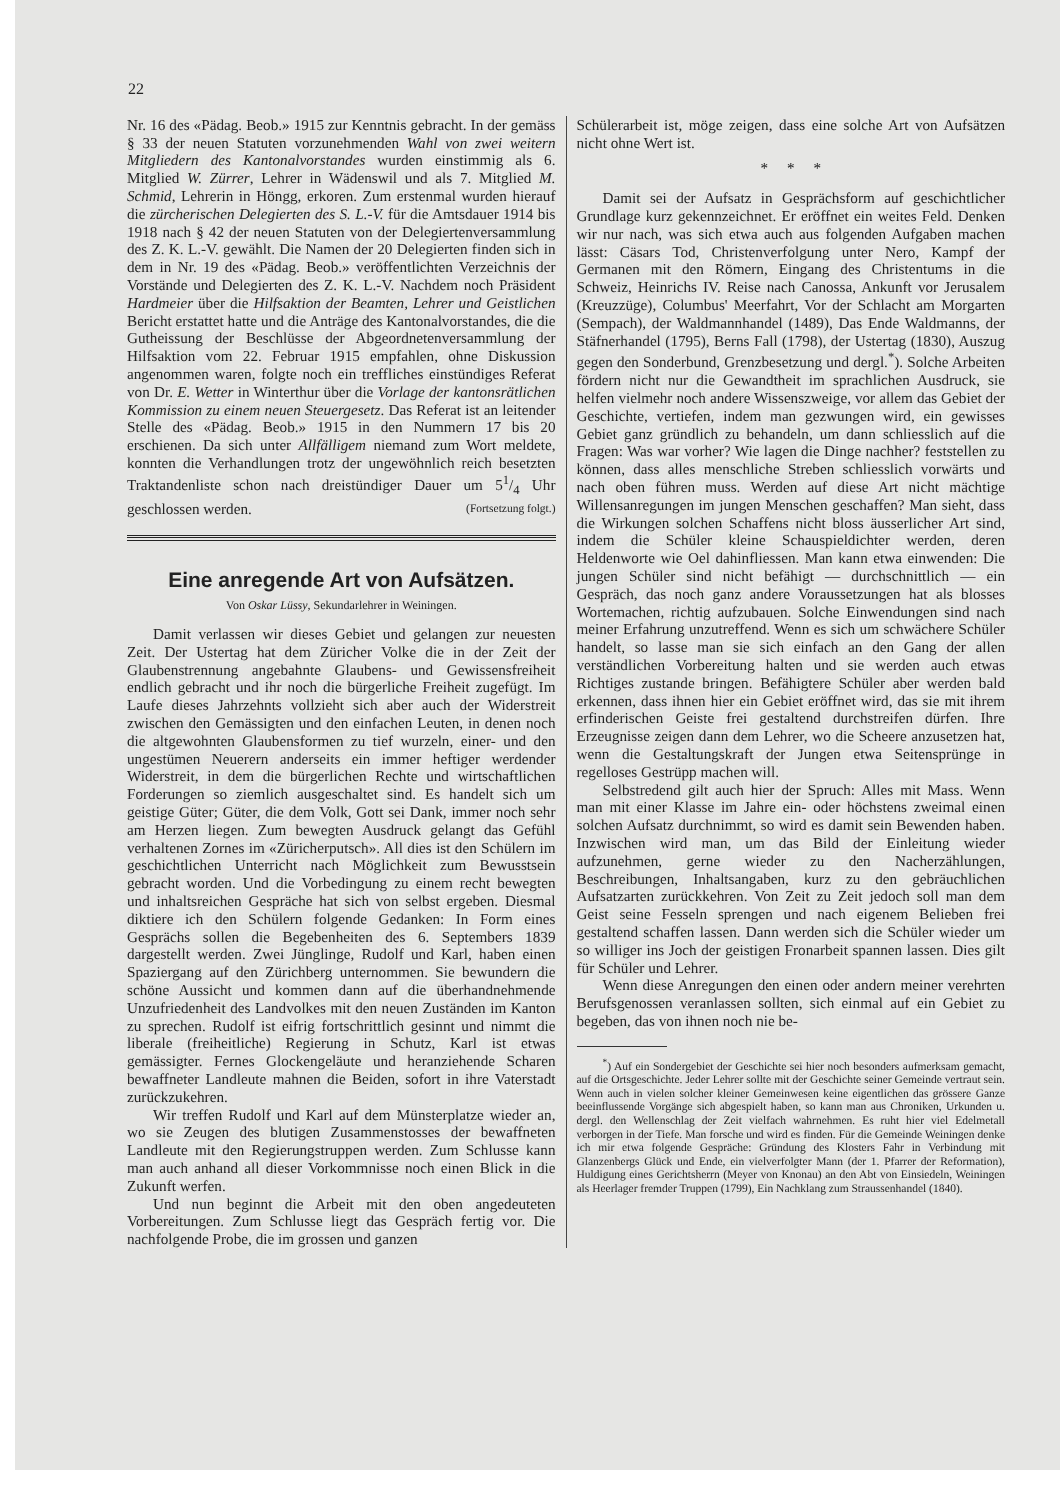22
Nr. 16 des «Pädag. Beob.» 1915 zur Kenntnis gebracht. In der gemäss § 33 der neuen Statuten vorzunehmenden Wahl von zwei weitern Mitgliedern des Kantonalvorstandes wurden einstimmig als 6. Mitglied W. Zürrer, Lehrer in Wädenswil und als 7. Mitglied M. Schmid, Lehrerin in Höngg, erkoren. Zum erstenmal wurden hierauf die zürcherischen Delegierten des S. L.-V. für die Amtsdauer 1914 bis 1918 nach § 42 der neuen Statuten von der Delegiertenversammlung des Z. K. L.-V. gewählt. Die Namen der 20 Delegierten finden sich in dem in Nr. 19 des «Pädag. Beob.» veröffentlichten Verzeichnis der Vorstände und Delegierten des Z. K. L.-V. Nachdem noch Präsident Hardmeier über die Hilfsaktion der Beamten, Lehrer und Geistlichen Bericht erstattet hatte und die Anträge des Kantonalvorstandes, die die Gutheissung der Beschlüsse der Abgeordnetenversammlung der Hilfsaktion vom 22. Februar 1915 empfahlen, ohne Diskussion angenommen waren, folgte noch ein treffliches einstündiges Referat von Dr. E. Wetter in Winterthur über die Vorlage der kantonsrätlichen Kommission zu einem neuen Steuergesetz. Das Referat ist an leitender Stelle des «Pädag. Beob.» 1915 in den Nummern 17 bis 20 erschienen. Da sich unter Allfälligem niemand zum Wort meldete, konnten die Verhandlungen trotz der ungewöhnlich reich besetzten Traktandenliste schon nach dreistündiger Dauer um 51/4 Uhr geschlossen werden. (Fortsetzung folgt.)
Eine anregende Art von Aufsätzen.
Von Oskar Lüssy, Sekundarlehrer in Weiningen.
Damit verlassen wir dieses Gebiet und gelangen zur neuesten Zeit. Der Ustertag hat dem Züricher Volke die in der Zeit der Glaubenstrennung angebahnte Glaubens- und Gewissensfreiheit endlich gebracht und ihr noch die bürgerliche Freiheit zugefügt. Im Laufe dieses Jahrzehnts vollzieht sich aber auch der Widerstreit zwischen den Gemässigten und den einfachen Leuten, in denen noch die altgewohnten Glaubensformen zu tief wurzeln, einer- und den ungestümen Neuerern anderseits ein immer heftiger werdender Widerstreit, in dem die bürgerlichen Rechte und wirtschaftlichen Forderungen so ziemlich ausgeschaltet sind. Es handelt sich um geistige Güter; Güter, die dem Volk, Gott sei Dank, immer noch sehr am Herzen liegen. Zum bewegten Ausdruck gelangt das Gefühl verhaltenen Zornes im «Züricherputsch». All dies ist den Schülern im geschichtlichen Unterricht nach Möglichkeit zum Bewusstsein gebracht worden. Und die Vorbedingung zu einem recht bewegten und inhaltsreichen Gespräche hat sich von selbst ergeben. Diesmal diktiere ich den Schülern folgende Gedanken: In Form eines Gesprächs sollen die Begebenheiten des 6. Septembers 1839 dargestellt werden. Zwei Jünglinge, Rudolf und Karl, haben einen Spaziergang auf den Zürichberg unternommen. Sie bewundern die schöne Aussicht und kommen dann auf die überhandnehmende Unzufriedenheit des Landvolkes mit den neuen Zuständen im Kanton zu sprechen. Rudolf ist eifrig fortschrittlich gesinnt und nimmt die liberale (freiheitliche) Regierung in Schutz, Karl ist etwas gemässigter. Fernes Glockengeläute und heranziehende Scharen bewaffneter Landleute mahnen die Beiden, sofort in ihre Vaterstadt zurückzukehren.
Wir treffen Rudolf und Karl auf dem Münsterplatze wieder an, wo sie Zeugen des blutigen Zusammenstosses der bewaffneten Landleute mit den Regierungstruppen werden. Zum Schlusse kann man auch anhand all dieser Vorkommnisse noch einen Blick in die Zukunft werfen.
Und nun beginnt die Arbeit mit den oben angedeuteten Vorbereitungen. Zum Schlusse liegt das Gespräch fertig vor. Die nachfolgende Probe, die im grossen und ganzen
Schülerarbeit ist, möge zeigen, dass eine solche Art von Aufsätzen nicht ohne Wert ist.
* * *
Damit sei der Aufsatz in Gesprächsform auf geschichtlicher Grundlage kurz gekennzeichnet. Er eröffnet ein weites Feld. Denken wir nur nach, was sich etwa auch aus folgenden Aufgaben machen lässt: Cäsars Tod, Christenverfolgung unter Nero, Kampf der Germanen mit den Römern, Eingang des Christentums in die Schweiz, Heinrichs IV. Reise nach Canossa, Ankunft vor Jerusalem (Kreuzzüge), Columbus' Meerfahrt, Vor der Schlacht am Morgarten (Sempach), der Waldmannhandel (1489), Das Ende Waldmanns, der Stäfnerhandel (1795), Berns Fall (1798), der Ustertag (1830), Auszug gegen den Sonderbund, Grenzbesetzung und dergl.<sup>*</sup>). Solche Arbeiten fördern nicht nur die Gewandtheit im sprachlichen Ausdruck, sie helfen vielmehr noch andere Wissenszweige, vor allem das Gebiet der Geschichte, vertiefen, indem man gezwungen wird, ein gewisses Gebiet ganz gründlich zu behandeln, um dann schliesslich auf die Fragen: Was war vorher? Wie lagen die Dinge nachher? feststellen zu können, dass alles menschliche Streben schliesslich vorwärts und nach oben führen muss. Werden auf diese Art nicht mächtige Willensanregungen im jungen Menschen geschaffen? Man sieht, dass die Wirkungen solchen Schaffens nicht bloss äusserlicher Art sind, indem die Schüler kleine Schauspieldichter werden, deren Heldenworte wie Oel dahinfliessen. Man kann etwa einwenden: Die jungen Schüler sind nicht befähigt — durchschnittlich — ein Gespräch, das noch ganz andere Voraussetzungen hat als blosses Wortemachen, richtig aufzubauen. Solche Einwendungen sind nach meiner Erfahrung unzutreffend. Wenn es sich um schwächere Schüler handelt, so lasse man sie sich einfach an den Gang der allen verständlichen Vorbereitung halten und sie werden auch etwas Richtiges zustande bringen. Befähigtere Schüler aber werden bald erkennen, dass ihnen hier ein Gebiet eröffnet wird, das sie mit ihrem erfinderischen Geiste frei gestaltend durchstreifen dürfen. Ihre Erzeugnisse zeigen dann dem Lehrer, wo die Scheere anzusetzen hat, wenn die Gestaltungskraft der Jungen etwa Seitensprünge in regelloses Gestrüpp machen will.
Selbstredend gilt auch hier der Spruch: Alles mit Mass. Wenn man mit einer Klasse im Jahre ein- oder höchstens zweimal einen solchen Aufsatz durchnimmt, so wird es damit sein Bewenden haben. Inzwischen wird man, um das Bild der Einleitung wieder aufzunehmen, gerne wieder zu den Nacherzählungen, Beschreibungen, Inhaltsangaben, kurz zu den gebräuchlichen Aufsatzarten zurückkehren. Von Zeit zu Zeit jedoch soll man dem Geist seine Fesseln sprengen und nach eigenem Belieben frei gestaltend schaffen lassen. Dann werden sich die Schüler wieder um so williger ins Joch der geistigen Fronarbeit spannen lassen. Dies gilt für Schüler und Lehrer.
Wenn diese Anregungen den einen oder andern meiner verehrten Berufsgenossen veranlassen sollten, sich einmal auf ein Gebiet zu begeben, das von ihnen noch nie be-
<sup>*</sup>) Auf ein Sondergebiet der Geschichte sei hier noch besonders aufmerksam gemacht, auf die Ortsgeschichte. Jeder Lehrer sollte mit der Geschichte seiner Gemeinde vertraut sein. Wenn auch in vielen solcher kleiner Gemeinwesen keine eigentlichen das grössere Ganze beeinflussende Vorgänge sich abgespielt haben, so kann man aus Chroniken, Urkunden u. dergl. den Wellenschlag der Zeit vielfach wahrnehmen. Es ruht hier viel Edelmetall verborgen in der Tiefe. Man forsche und wird es finden. Für die Gemeinde Weiningen denke ich mir etwa folgende Gespräche: Gründung des Klosters Fahr in Verbindung mit Glanzenbergs Glück und Ende, ein vielverfolgter Mann (der 1. Pfarrer der Reformation), Huldigung eines Gerichtsherrn (Meyer von Knonau) an den Abt von Einsiedeln, Weiningen als Heerlager fremder Truppen (1799), Ein Nachklang zum Straussenhandel (1840).